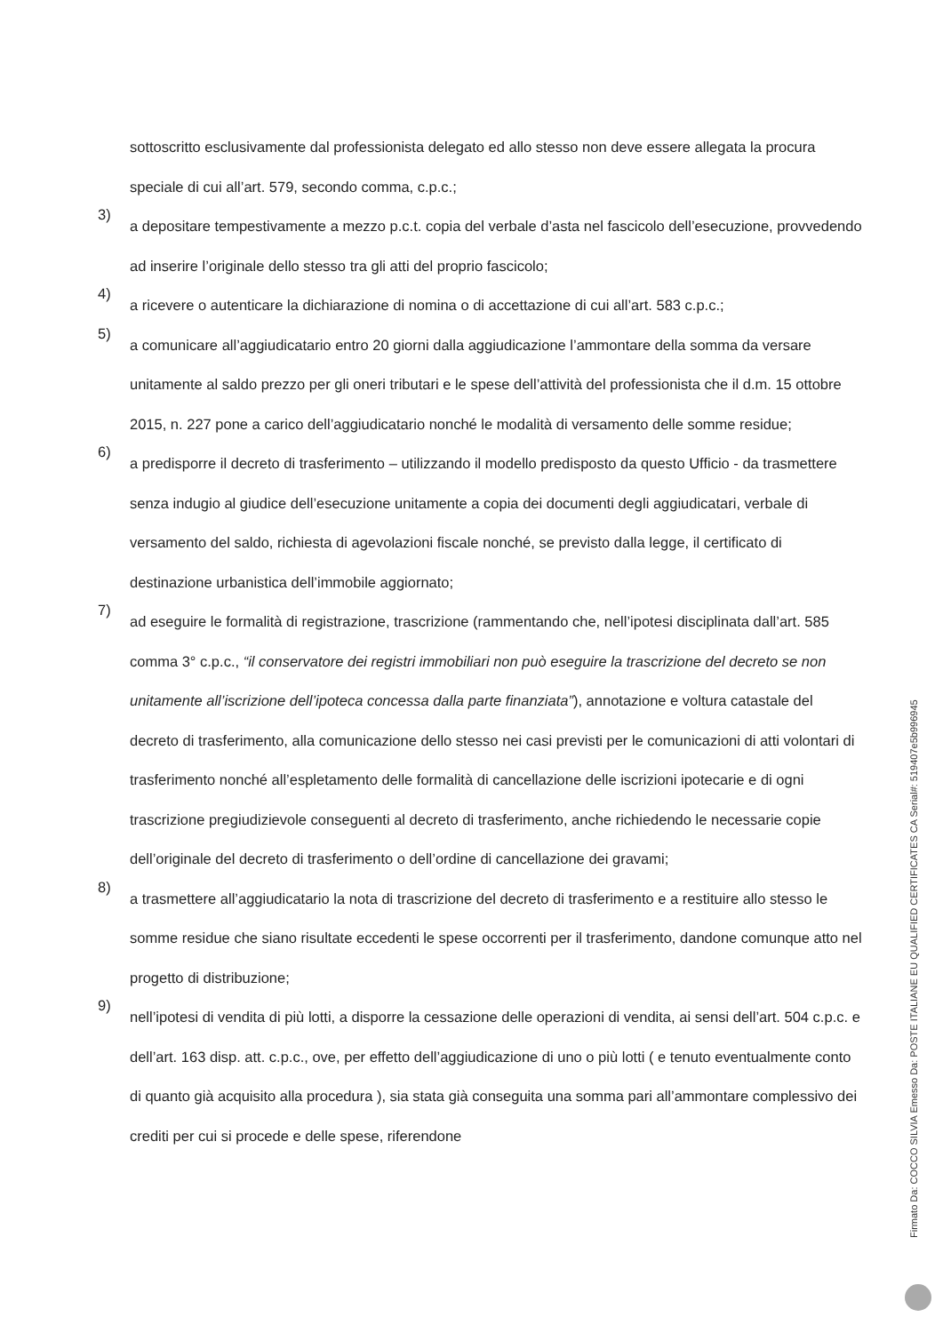sottoscritto esclusivamente dal professionista delegato ed allo stesso non deve essere allegata la procura speciale di cui all’art. 579, secondo comma, c.p.c.;
3)
a depositare tempestivamente a mezzo p.c.t. copia del verbale d’asta nel fascicolo dell’esecuzione, provvedendo ad inserire l’originale dello stesso tra gli atti del proprio fascicolo;
4)
a ricevere o autenticare la dichiarazione di nomina o di accettazione di cui all’art. 583 c.p.c.;
5)
a comunicare all’aggiudicatario entro 20 giorni dalla aggiudicazione l’ammontare della somma da versare unitamente al saldo prezzo per gli oneri tributari e le spese dell’attività del professionista che il d.m. 15 ottobre 2015, n. 227 pone a carico dell’aggiudicatario nonché le modalità di versamento delle somme residue;
6)
a predisporre il decreto di trasferimento – utilizzando il modello predisposto da questo Ufficio - da trasmettere senza indugio al giudice dell’esecuzione unitamente a copia dei documenti degli aggiudicatari, verbale di versamento del saldo, richiesta di agevolazioni fiscale nonché, se previsto dalla legge, il certificato di destinazione urbanistica dell’immobile aggiornato;
7)
ad eseguire le formalità di registrazione, trascrizione (rammentando che, nell’ipotesi disciplinata dall’art. 585 comma 3° c.p.c., “il conservatore dei registri immobiliari non può eseguire la trascrizione del decreto se non unitamente all’iscrizione dell’ipoteca concessa dalla parte finanziata”), annotazione e voltura catastale del decreto di trasferimento, alla comunicazione dello stesso nei casi previsti per le comunicazioni di atti volontari di trasferimento nonché all’espletamento delle formalità di cancellazione delle iscrizioni ipotecarie e di ogni trascrizione pregiudizievole conseguenti al decreto di trasferimento, anche richiedendo le necessarie copie dell’originale del decreto di trasferimento o dell’ordine di cancellazione dei gravami;
8)
a trasmettere all’aggiudicatario la nota di trascrizione del decreto di trasferimento e a restituire allo stesso le somme residue che siano risultate eccedenti le spese occorrenti per il trasferimento, dandone comunque atto nel progetto di distribuzione;
9)
nell’ipotesi di vendita di più lotti, a disporre la cessazione delle operazioni di vendita, ai sensi dell’art. 504 c.p.c. e dell’art. 163 disp. att. c.p.c., ove, per effetto dell’aggiudicazione di uno o più lotti ( e tenuto eventualmente conto di quanto già acquisito alla procedura ), sia stata già conseguita una somma pari all’ammontare complessivo dei crediti per cui si procede e delle spese, riferendone
Firmato Da: COCCO SILVIA Emesso Da: POSTE ITALIANE EU QUALIFIED CERTIFICATES CA Serial#: 519407e5b996945